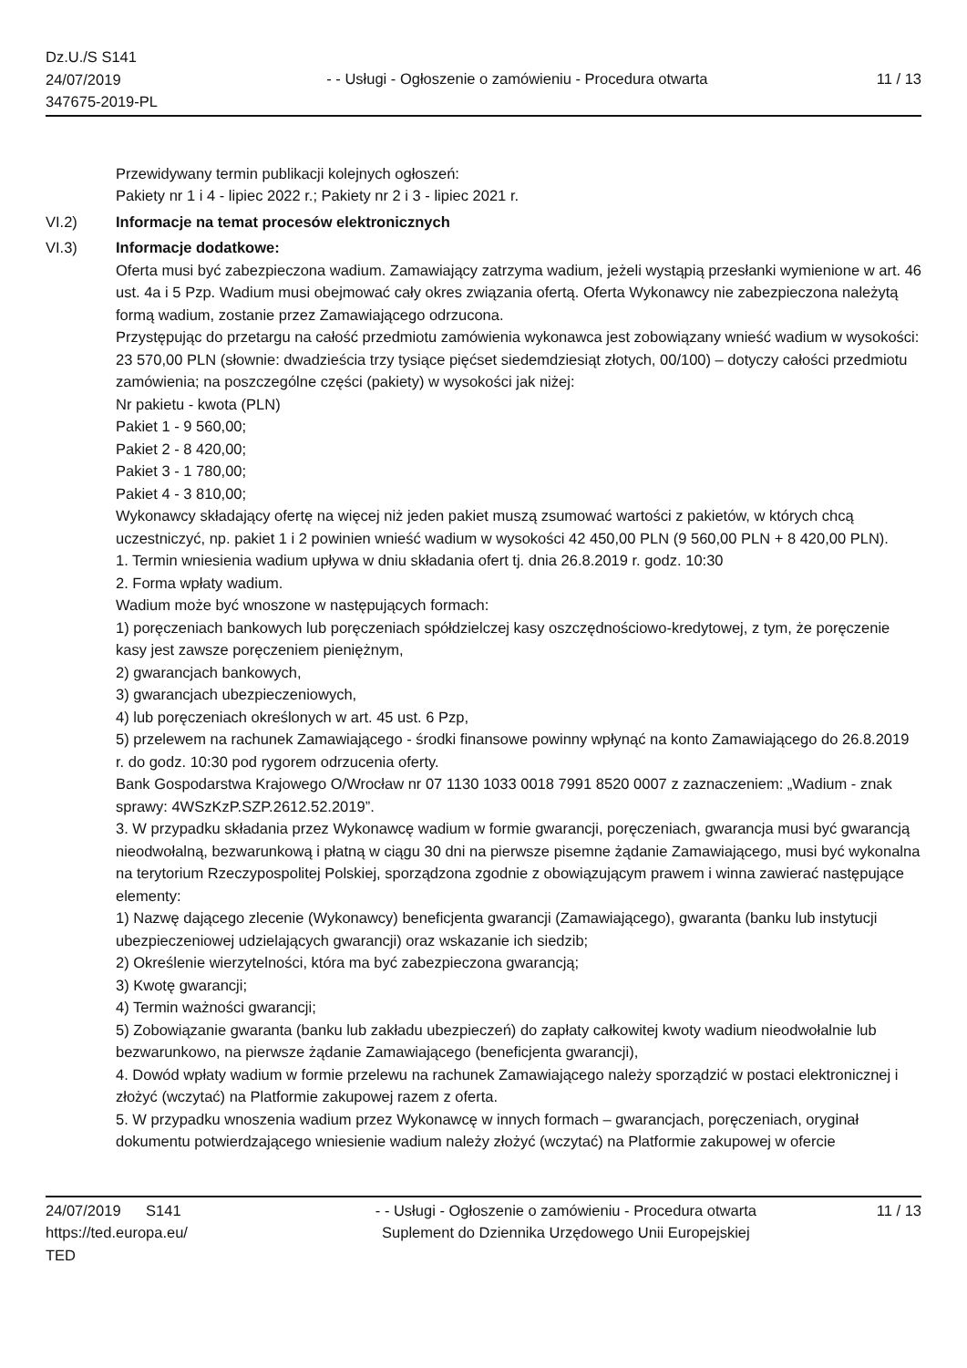Dz.U./S S141
24/07/2019
347675-2019-PL
- - Usługi - Ogłoszenie o zamówieniu - Procedura otwarta
11 / 13
Przewidywany termin publikacji kolejnych ogłoszeń:
Pakiety nr 1 i 4 - lipiec 2022 r.; Pakiety nr 2 i 3 - lipiec 2021 r.
VI.2) Informacje na temat procesów elektronicznych
VI.3) Informacje dodatkowe:
Oferta musi być zabezpieczona wadium. Zamawiający zatrzyma wadium, jeżeli wystąpią przesłanki wymienione w art. 46 ust. 4a i 5 Pzp. Wadium musi obejmować cały okres związania ofertą. Oferta Wykonawcy nie zabezpieczona należytą formą wadium, zostanie przez Zamawiającego odrzucona.
Przystępując do przetargu na całość przedmiotu zamówienia wykonawca jest zobowiązany wnieść wadium w wysokości: 23 570,00 PLN (słownie: dwadzieścia trzy tysiące pięćset siedemdziesiąt złotych, 00/100) – dotyczy całości przedmiotu zamówienia; na poszczególne części (pakiety) w wysokości jak niżej:
Nr pakietu - kwota (PLN)
Pakiet 1 - 9 560,00;
Pakiet 2 - 8 420,00;
Pakiet 3 - 1 780,00;
Pakiet 4 - 3 810,00;
Wykonawcy składający ofertę na więcej niż jeden pakiet muszą zsumować wartości z pakietów, w których chcą uczestniczyć, np. pakiet 1 i 2 powinien wnieść wadium w wysokości 42 450,00 PLN (9 560,00 PLN + 8 420,00 PLN).
1. Termin wniesienia wadium upływa w dniu składania ofert tj. dnia 26.8.2019 r. godz. 10:30
2. Forma wpłaty wadium.
Wadium może być wnoszone w następujących formach:
1) poręczeniach bankowych lub poręczeniach spółdzielczej kasy oszczędnościowo-kredytowej, z tym, że poręczenie kasy jest zawsze poręczeniem pieniężnym,
2) gwarancjach bankowych,
3) gwarancjach ubezpieczeniowych,
4) lub poręczeniach określonych w art. 45 ust. 6 Pzp,
5) przelewem na rachunek Zamawiającego - środki finansowe powinny wpłynąć na konto Zamawiającego do 26.8.2019 r. do godz. 10:30 pod rygorem odrzucenia oferty.
Bank Gospodarstwa Krajowego O/Wrocław nr 07 1130 1033 0018 7991 8520 0007 z zaznaczeniem: „Wadium - znak sprawy: 4WSzKzP.SZP.2612.52.2019”.
3. W przypadku składania przez Wykonawcę wadium w formie gwarancji, poręczeniach, gwarancja musi być gwarancją nieodwołalną, bezwarunkową i płatną w ciągu 30 dni na pierwsze pisemne żądanie Zamawiającego, musi być wykonalna na terytorium Rzeczypospolitej Polskiej, sporządzona zgodnie z obowiązującym prawem i winna zawierać następujące elementy:
1) Nazwę dającego zlecenie (Wykonawcy) beneficjenta gwarancji (Zamawiającego), gwaranta (banku lub instytucji ubezpieczeniowej udzielających gwarancji) oraz wskazanie ich siedzib;
2) Określenie wierzytelności, która ma być zabezpieczona gwarancją;
3) Kwotę gwarancji;
4) Termin ważności gwarancji;
5) Zobowiązanie gwaranta (banku lub zakładu ubezpieczeń) do zapłaty całkowitej kwoty wadium nieodwołalnie lub bezwarunkowo, na pierwsze żądanie Zamawiającego (beneficjenta gwarancji),
4. Dowód wpłaty wadium w formie przelewu na rachunek Zamawiającego należy sporządzić w postaci elektronicznej i złożyć (wczytać) na Platformie zakupowej razem z oferta.
5. W przypadku wnoszenia wadium przez Wykonawcę w innych formach – gwarancjach, poręczeniach, oryginał dokumentu potwierdzającego wniesienie wadium należy złożyć (wczytać) na Platformie zakupowej w ofercie
24/07/2019 S141
https://ted.europa.eu/
TED
- - Usługi - Ogłoszenie o zamówieniu - Procedura otwarta
Suplement do Dziennika Urzędowego Unii Europejskiej
11 / 13